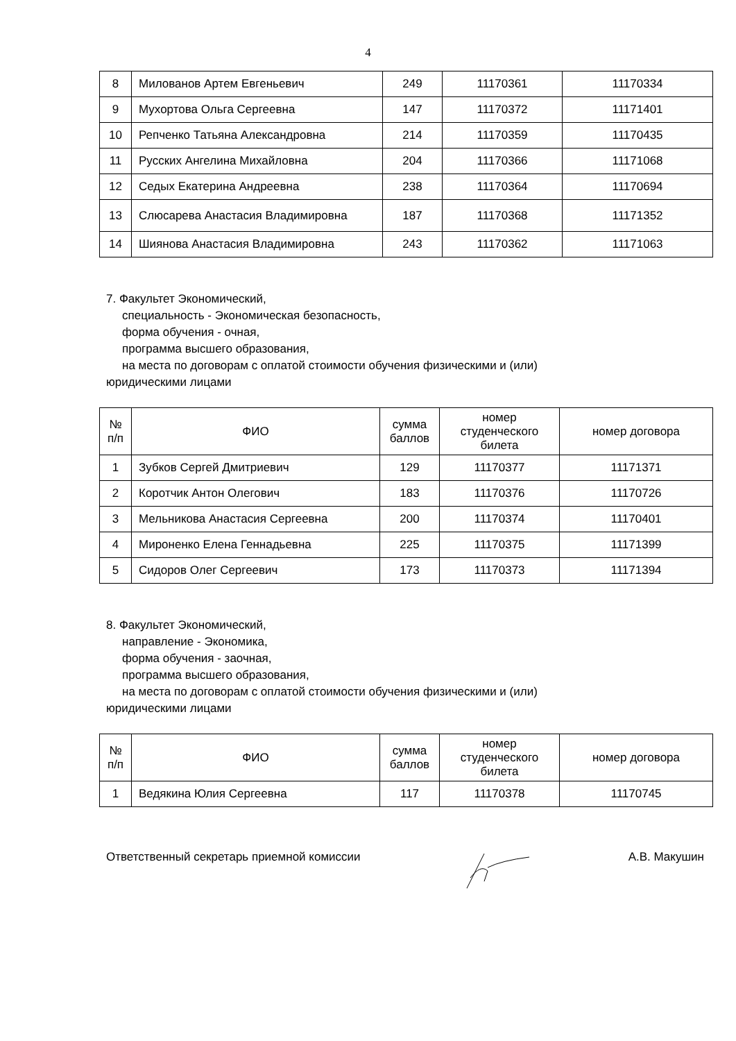4
| 8 | Милованов Артем Евгеньевич | 249 | 11170361 | 11170334 |
| 9 | Мухортова Ольга Сергеевна | 147 | 11170372 | 11171401 |
| 10 | Репченко Татьяна Александровна | 214 | 11170359 | 11170435 |
| 11 | Русских Ангелина Михайловна | 204 | 11170366 | 11171068 |
| 12 | Седых Екатерина Андреевна | 238 | 11170364 | 11170694 |
| 13 | Слюсарева Анастасия Владимировна | 187 | 11170368 | 11171352 |
| 14 | Шиянова Анастасия Владимировна | 243 | 11170362 | 11171063 |
7. Факультет Экономический,
специальность - Экономическая безопасность,
форма обучения - очная,
программа высшего образования,
на места по договорам с оплатой стоимости обучения физическими и (или)
юридическими лицами
| № п/п | ФИО | сумма баллов | номер студенческого билета | номер договора |
| --- | --- | --- | --- | --- |
| 1 | Зубков Сергей Дмитриевич | 129 | 11170377 | 11171371 |
| 2 | Коротчик Антон Олегович | 183 | 11170376 | 11170726 |
| 3 | Мельникова Анастасия Сергеевна | 200 | 11170374 | 11170401 |
| 4 | Мироненко Елена Геннадьевна | 225 | 11170375 | 11171399 |
| 5 | Сидоров Олег Сергеевич | 173 | 11170373 | 11171394 |
8. Факультет Экономический,
направление - Экономика,
форма обучения - заочная,
программа высшего образования,
на места по договорам с оплатой стоимости обучения физическими и (или)
юридическими лицами
| № п/п | ФИО | сумма баллов | номер студенческого билета | номер договора |
| --- | --- | --- | --- | --- |
| 1 | Ведякина Юлия Сергеевна | 117 | 11170378 | 11170745 |
Ответственный секретарь приемной комиссии А.В. Макушин